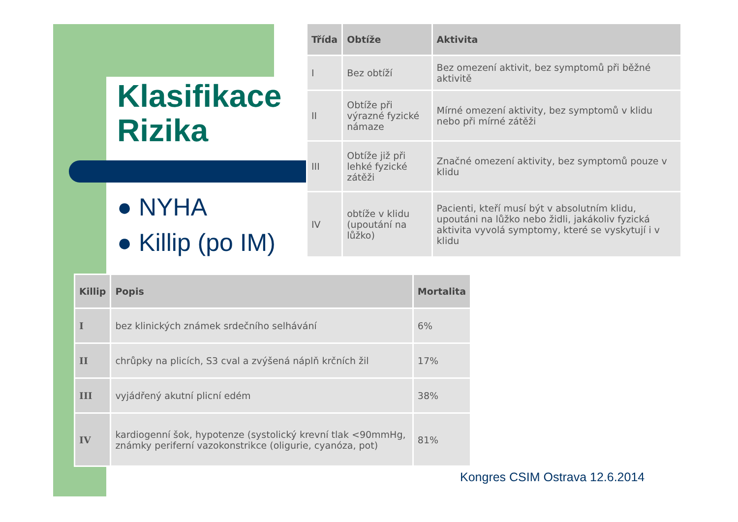Klasifikace
Rizika
● NYHA
● Killip (po IM)
| Třída | Obtíže | Aktivita |
| --- | --- | --- |
| I | Bez obtíží | Bez omezení aktivit, bez symptomů při běžné aktivitě |
| II | Obtíže při výrazné fyzické námaze | Mírné omezení aktivity, bez symptomů v klidu nebo při mírné zátěži |
| III | Obtíže již při lehké fyzické zátěži | Značné omezení aktivity, bez symptomů pouze v klidu |
| IV | obtíže v klidu (upoutání na lůžko) | Pacienti, kteří musí být v absolutním klidu, upoutáni na lůžko nebo židli, jakákoliv fyzická aktivita vyvolá symptomy, které se vyskytují i v klidu |
| Killip | Popis | Mortalita |
| --- | --- | --- |
| I | bez klinických známek srdečního selhávání | 6% |
| II | chrůpky na plicích, S3 cval a zvýšená náplň krčních žil | 17% |
| III | vyjádřený akutní plicní edém | 38% |
| IV | kardiogenní šok, hypotenze (systolický krevní tlak <90mmHg, známky periferní vazokonstrikce (oligurie, cyanóza, pot) | 81% |
Kongres CSIM Ostrava 12.6.2014